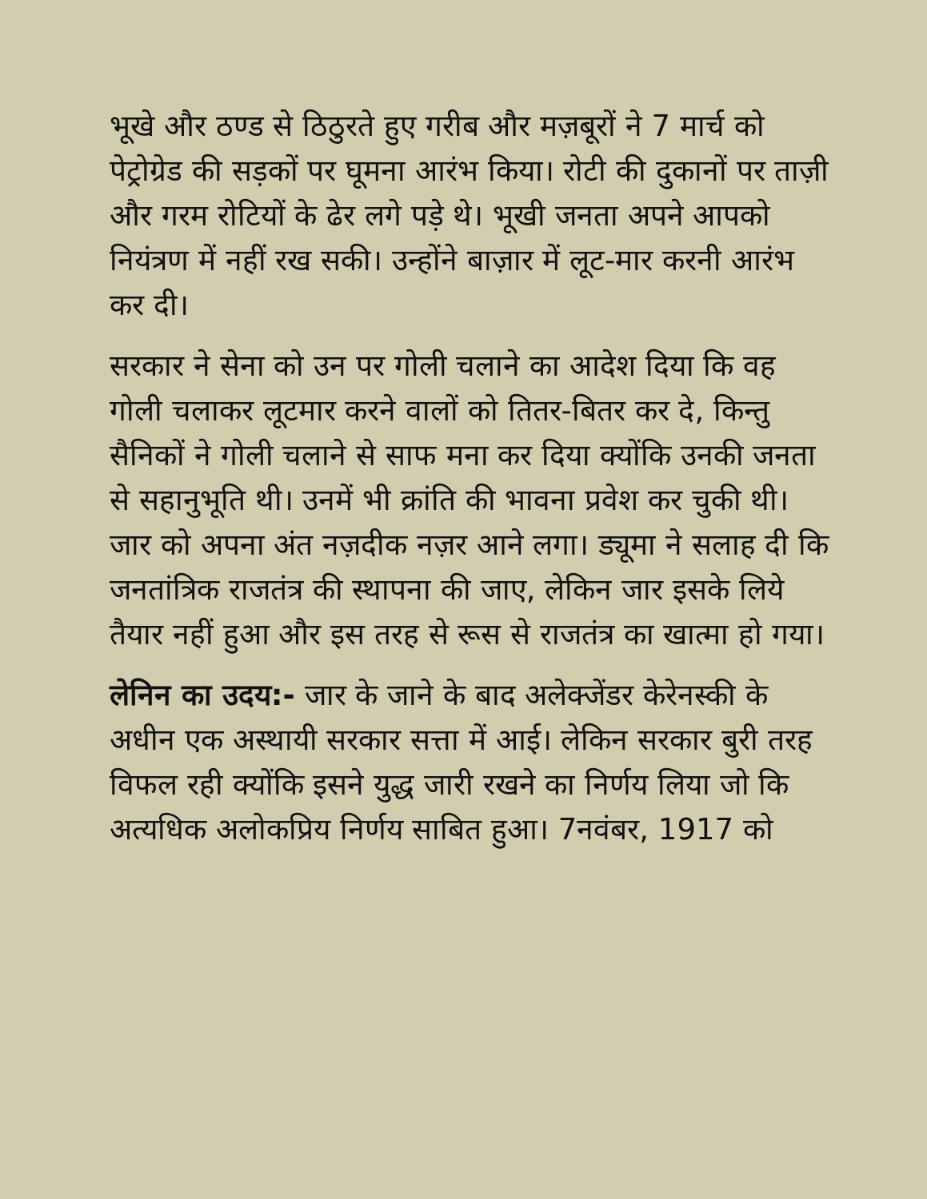भूखे और ठण्ड से ठिठुरते हुए गरीब और मज़बूरों ने 7 मार्च को पेट्रोग्रेड की सड़कों पर घूमना आरंभ किया। रोटी की दुकानों पर ताज़ी और गरम रोटियों के ढेर लगे पड़े थे। भूखी जनता अपने आपको नियंत्रण में नहीं रख सकी। उन्होंने बाज़ार में लूट-मार करनी आरंभ कर दी।
सरकार ने सेना को उन पर गोली चलाने का आदेश दिया कि वह गोली चलाकर लूटमार करने वालों को तितर-बितर कर दे, किन्तु सैनिकों ने गोली चलाने से साफ मना कर दिया क्योंकि उनकी जनता से सहानुभूति थी। उनमें भी क्रांति की भावना प्रवेश कर चुकी थी। जार को अपना अंत नज़दीक नज़र आने लगा। ड्यूमा ने सलाह दी कि जनतांत्रिक राजतंत्र की स्थापना की जाए, लेकिन जार इसके लिये तैयार नहीं हुआ और इस तरह से रूस से राजतंत्र का खात्मा हो गया।
लेनिन का उदय:- जार के जाने के बाद अलेक्जेंडर केरेनस्की के अधीन एक अस्थायी सरकार सत्ता में आई। लेकिन सरकार बुरी तरह विफल रही क्योंकि इसने युद्ध जारी रखने का निर्णय लिया जो कि अत्यधिक अलोकप्रिय निर्णय साबित हुआ। 7नवंबर, 1917 को